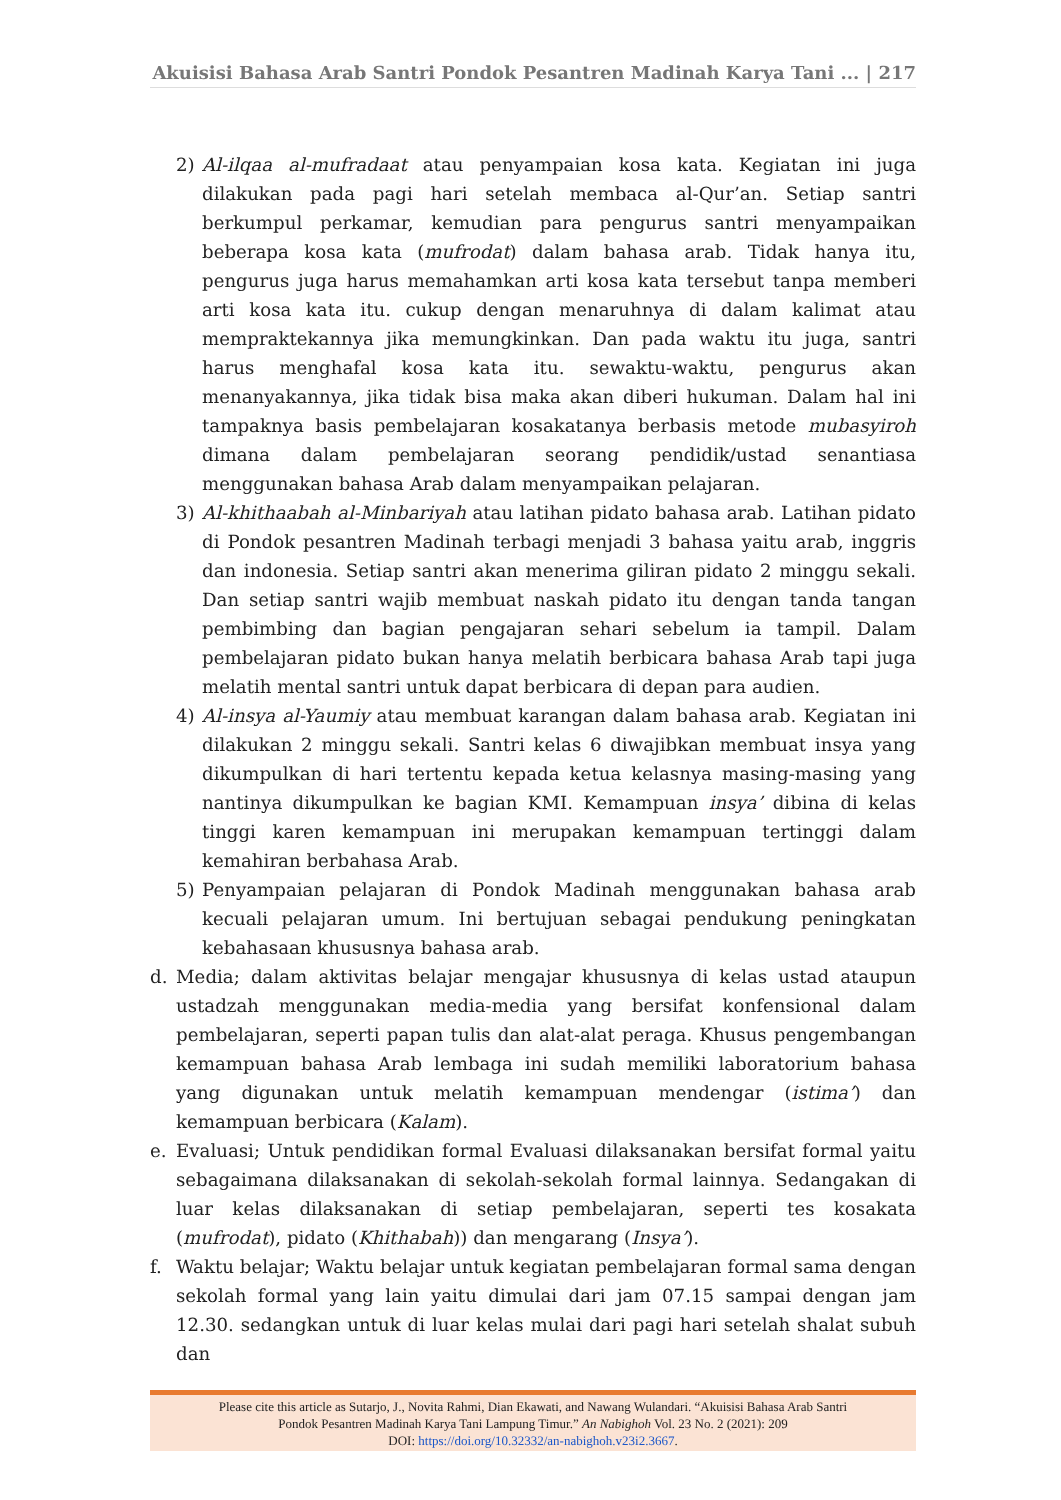Akuisisi Bahasa Arab Santri Pondok Pesantren Madinah Karya Tani ... | 217
2) Al-ilqaa al-mufradaat atau penyampaian kosa kata. Kegiatan ini juga dilakukan pada pagi hari setelah membaca al-Qur’an. Setiap santri berkumpul perkamar, kemudian para pengurus santri menyampaikan beberapa kosa kata (mufrodat) dalam bahasa arab. Tidak hanya itu, pengurus juga harus memahamkan arti kosa kata tersebut tanpa memberi arti kosa kata itu. cukup dengan menaruhnya di dalam kalimat atau mempraktekannya jika memungkinkan. Dan pada waktu itu juga, santri harus menghafal kosa kata itu. sewaktu-waktu, pengurus akan menanyakannya, jika tidak bisa maka akan diberi hukuman. Dalam hal ini tampaknya basis pembelajaran kosakatanya berbasis metode mubasyiroh dimana dalam pembelajaran seorang pendidik/ustad senantiasa menggunakan bahasa Arab dalam menyampaikan pelajaran.
3) Al-khithaabah al-Minbariyah atau latihan pidato bahasa arab. Latihan pidato di Pondok pesantren Madinah terbagi menjadi 3 bahasa yaitu arab, inggris dan indonesia. Setiap santri akan menerima giliran pidato 2 minggu sekali. Dan setiap santri wajib membuat naskah pidato itu dengan tanda tangan pembimbing dan bagian pengajaran sehari sebelum ia tampil. Dalam pembelajaran pidato bukan hanya melatih berbicara bahasa Arab tapi juga melatih mental santri untuk dapat berbicara di depan para audien.
4) Al-insya al-Yaumiy atau membuat karangan dalam bahasa arab. Kegiatan ini dilakukan 2 minggu sekali. Santri kelas 6 diwajibkan membuat insya yang dikumpulkan di hari tertentu kepada ketua kelasnya masing-masing yang nantinya dikumpulkan ke bagian KMI. Kemampuan insya’ dibina di kelas tinggi karen kemampuan ini merupakan kemampuan tertinggi dalam kemahiran berbahasa Arab.
5) Penyampaian pelajaran di Pondok Madinah menggunakan bahasa arab kecuali pelajaran umum. Ini bertujuan sebagai pendukung peningkatan kebahasaan khususnya bahasa arab.
d. Media; dalam aktivitas belajar mengajar khususnya di kelas ustad ataupun ustadzah menggunakan media-media yang bersifat konfensional dalam pembelajaran, seperti papan tulis dan alat-alat peraga. Khusus pengembangan kemampuan bahasa Arab lembaga ini sudah memiliki laboratorium bahasa yang digunakan untuk melatih kemampuan mendengar (istima’) dan kemampuan berbicara (Kalam).
e. Evaluasi; Untuk pendidikan formal Evaluasi dilaksanakan bersifat formal yaitu sebagaimana dilaksanakan di sekolah-sekolah formal lainnya. Sedangakan di luar kelas dilaksanakan di setiap pembelajaran, seperti tes kosakata (mufrodat), pidato (Khithabah)) dan mengarang (Insya’).
f. Waktu belajar; Waktu belajar untuk kegiatan pembelajaran formal sama dengan sekolah formal yang lain yaitu dimulai dari jam 07.15 sampai dengan jam 12.30. sedangkan untuk di luar kelas mulai dari pagi hari setelah shalat subuh dan
Please cite this article as Sutarjo, J., Novita Rahmi, Dian Ekawati, and Nawang Wulandari. “Akuisisi Bahasa Arab Santri
Pondok Pesantren Madinah Karya Tani Lampung Timur.” An Nabighoh Vol. 23 No. 2 (2021): 209
DOI: https://doi.org/10.32332/an-nabighoh.v23i2.3667.